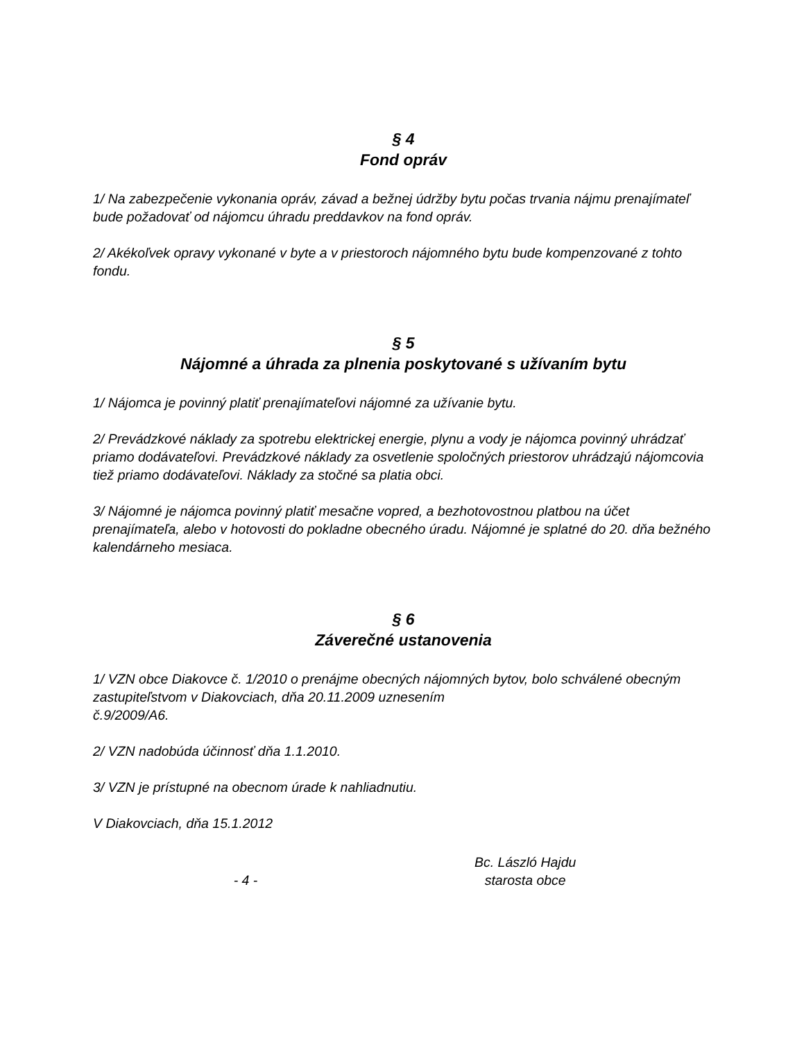§ 4
Fond opráv
1/ Na zabezpečenie vykonania opráv, závad a bežnej údržby bytu počas trvania nájmu prenajímateľ bude požadovať od nájomcu úhradu preddavkov na fond opráv.
2/ Akékoľvek opravy vykonané v byte a v priestoroch nájomného bytu bude kompenzované z tohto fondu.
§ 5
Nájomné a úhrada za plnenia poskytované s užívaním bytu
1/ Nájomca je povinný platiť prenajímateľovi nájomné za užívanie bytu.
2/ Prevádzkové náklady za spotrebu elektrickej energie, plynu a vody je nájomca povinný uhrádzať priamo dodávateľovi. Prevádzkové náklady za osvetlenie spoločných priestorov uhrádzajú nájomcovia tiež priamo dodávateľovi. Náklady za stočné sa platia obci.
3/ Nájomné je nájomca povinný platiť mesačne vopred, a bezhotovostnou platbou na účet prenajímateľa, alebo v hotovosti do pokladne obecného úradu. Nájomné je splatné do 20. dňa bežného kalendárneho mesiaca.
§ 6
Záverečné ustanovenia
1/ VZN obce Diakovce č. 1/2010 o prenájme obecných nájomných bytov, bolo schválené obecným zastupiteľstvom v Diakovciach, dňa 20.11.2009 uznesením
č.9/2009/A6.
2/ VZN nadobúda účinnosť dňa 1.1.2010.
3/ VZN je prístupné na obecnom úrade k nahliadnutiu.
V Diakovciach, dňa 15.1.2012
- 4 -
Bc. László Hajdu
starosta obce